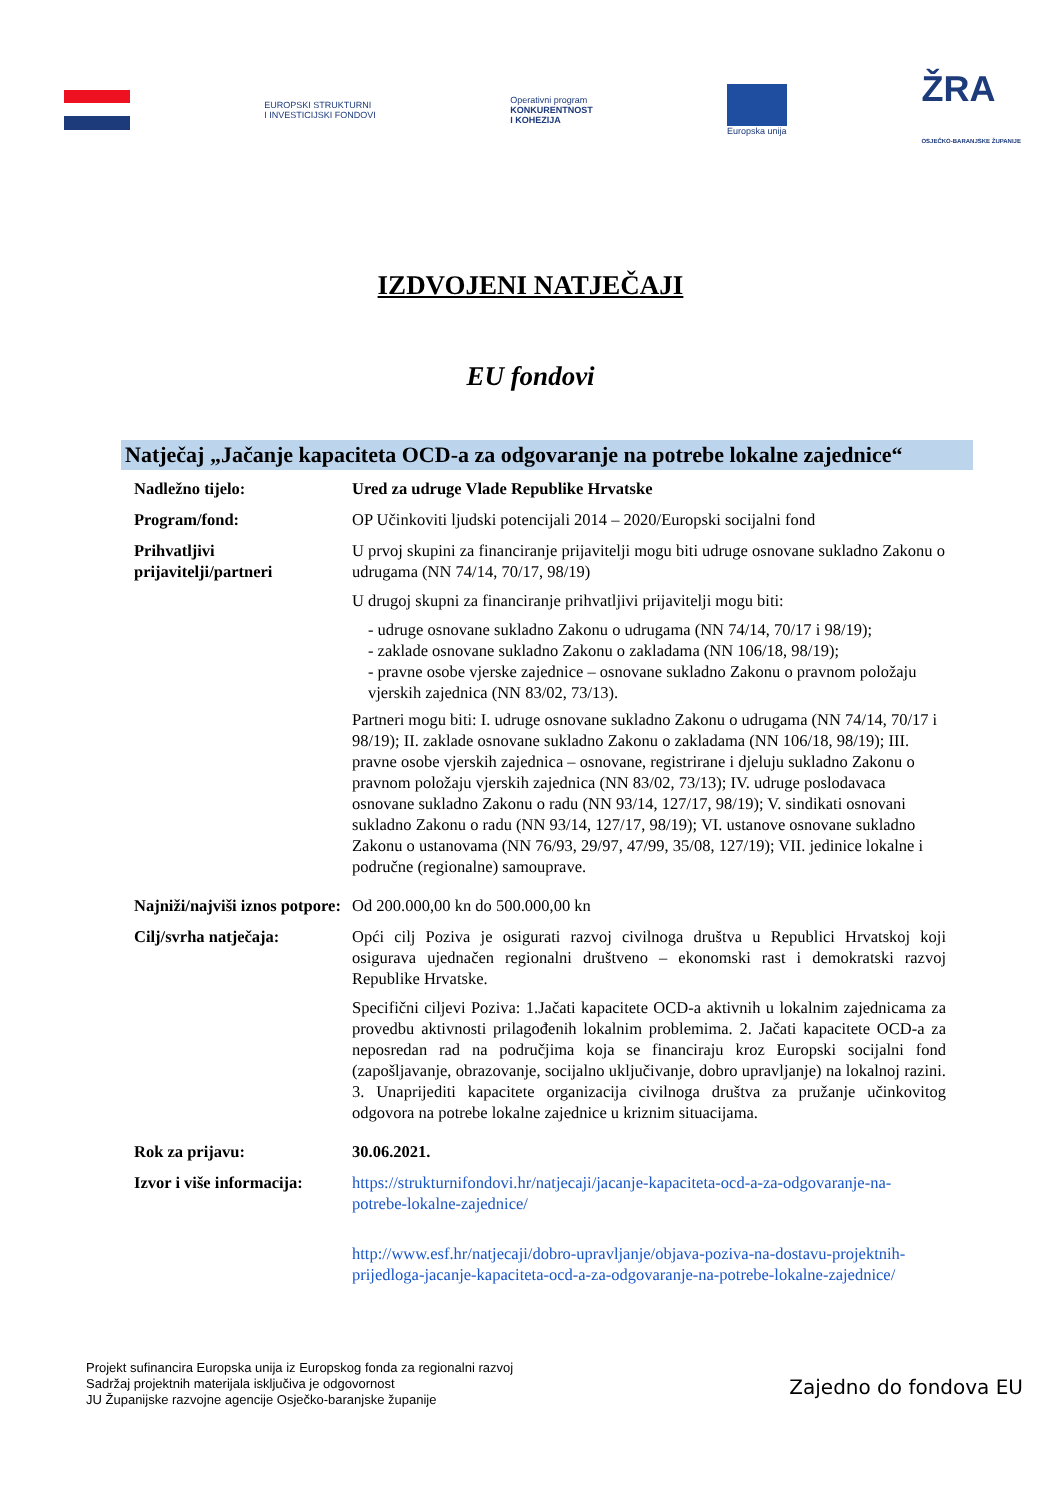EUROPSKI STRUKTURNI
I INVESTICIJSKI FONDOVI
Operativni program
KONKURENTNOST
I KOHEZIJA
Europska unija
ŽRA
OSJEČKO-BARANJSKE ŽUPANIJE
IZDVOJENI NATJEČAJI
EU fondovi
Natječaj „Jačanje kapaciteta OCD-a za odgovaranje na potrebe lokalne zajednice“
| Nadležno tijelo: | Ured za udruge Vlade Republike Hrvatske |
| Program/fond: | OP Učinkoviti ljudski potencijali 2014 – 2020/Europski socijalni fond |
| Prihvatljivi prijavitelji/partneri | U prvoj skupini za financiranje prijavitelji mogu biti udruge osnovane sukladno Zakonu o udrugama (NN 74/14, 70/17, 98/19) U drugoj skupni za financiranje prihvatljivi prijavitelji mogu biti: - udruge osnovane sukladno Zakonu o udrugama (NN 74/14, 70/17 i 98/19); - zaklade osnovane sukladno Zakonu o zakladama (NN 106/18, 98/19); - pravne osobe vjerske zajednice – osnovane sukladno Zakonu o pravnom položaju vjerskih zajednica (NN 83/02, 73/13). Partneri mogu biti: I. udruge osnovane sukladno Zakonu o udrugama (NN 74/14, 70/17 i 98/19); II. zaklade osnovane sukladno Zakonu o zakladama (NN 106/18, 98/19); III. pravne osobe vjerskih zajednica – osnovane, registrirane i djeluju sukladno Zakonu o pravnom položaju vjerskih zajednica (NN 83/02, 73/13); IV. udruge poslodavaca osnovane sukladno Zakonu o radu (NN 93/14, 127/17, 98/19); V. sindikati osnovani sukladno Zakonu o radu (NN 93/14, 127/17, 98/19); VI. ustanove osnovane sukladno Zakonu o ustanovama (NN 76/93, 29/97, 47/99, 35/08, 127/19); VII. jedinice lokalne i područne (regionalne) samouprave. |
| Najniži/najviši iznos potpore: | Od 200.000,00 kn do 500.000,00 kn |
| Cilj/svrha natječaja: | Opći cilj Poziva je osigurati razvoj civilnoga društva u Republici Hrvatskoj koji osigurava ujednačen regionalni društveno – ekonomski rast i demokratski razvoj Republike Hrvatske. Specifični ciljevi Poziva: 1.Jačati kapacitete OCD-a aktivnih u lokalnim zajednicama za provedbu aktivnosti prilagođenih lokalnim problemima. 2. Jačati kapacitete OCD-a za neposredan rad na područjima koja se financiraju kroz Europski socijalni fond (zapošljavanje, obrazovanje, socijalno uključivanje, dobro upravljanje) na lokalnoj razini. 3. Unaprijediti kapacitete organizacija civilnoga društva za pružanje učinkovitog odgovora na potrebe lokalne zajednice u kriznim situacijama. |
| Rok za prijavu: | 30.06.2021. |
| Izvor i više informacija: | https://strukturnifondovi.hr/natjecaji/jacanje-kapaciteta-ocd-a-za-odgovaranje-na-potrebe-lokalne-zajednice/ http://www.esf.hr/natjecaji/dobro-upravljanje/objava-poziva-na-dostavu-projektnih-prijedloga-jacanje-kapaciteta-ocd-a-za-odgovaranje-na-potrebe-lokalne-zajednice/ |
Projekt sufinancira Europska unija iz Europskog fonda za regionalni razvoj
Sadržaj projektnih materijala isključiva je odgovornost
JU Županijske razvojne agencije Osječko-baranjske županije
Zajedno do fondova EU